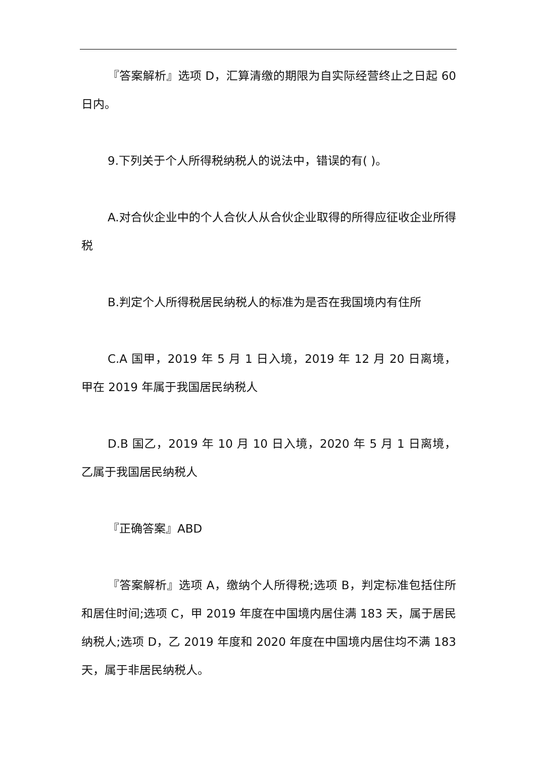『答案解析』选项 D，汇算清缴的期限为自实际经营终止之日起 60 日内。
9.下列关于个人所得税纳税人的说法中，错误的有( )。
A.对合伙企业中的个人合伙人从合伙企业取得的所得应征收企业所得税
B.判定个人所得税居民纳税人的标准为是否在我国境内有住所
C.A 国甲，2019 年 5 月 1 日入境，2019 年 12 月 20 日离境，甲在 2019 年属于我国居民纳税人
D.B 国乙，2019 年 10 月 10 日入境，2020 年 5 月 1 日离境，乙属于我国居民纳税人
『正确答案』ABD
『答案解析』选项 A，缴纳个人所得税;选项 B，判定标准包括住所和居住时间;选项 C，甲 2019 年度在中国境内居住满 183 天，属于居民纳税人;选项 D，乙 2019 年度和 2020 年度在中国境内居住均不满 183 天，属于非居民纳税人。